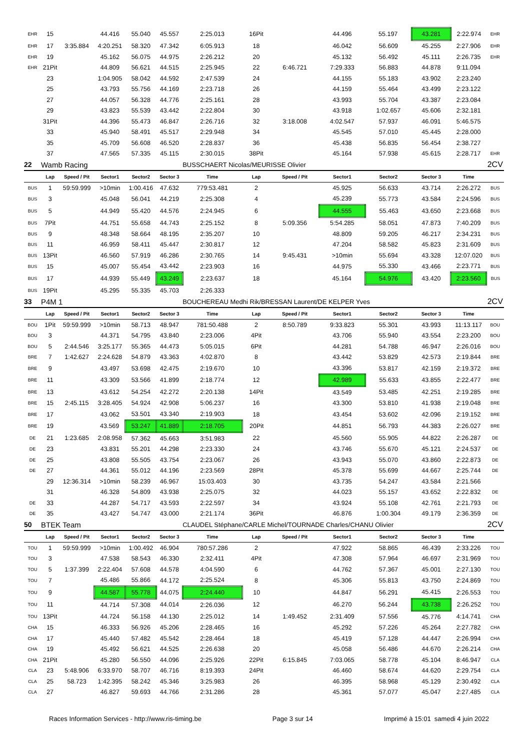| EHR | 15 | | 44.416 | 55.040 | 45.557 | 2:25.013 | 16Pit | | 44.496 | 55.197 | 43.281 | 2:22.974 | EHR |
| EHR | 17 | 3:35.884 | 4:20.251 | 58.320 | 47.342 | 6:05.913 | 18 | | 46.042 | 56.609 | 45.255 | 2:27.906 | EHR |
| EHR | 19 | | 45.162 | 56.075 | 44.975 | 2:26.212 | 20 | | 45.132 | 56.492 | 45.111 | 2:26.735 | EHR |
| EHR | 21Pit | | 44.809 | 56.621 | 44.515 | 2:25.945 | 22 | 6:46.721 | 7:29.333 | 56.883 | 44.878 | 9:11.094 | |
| | 23 | | 1:04.905 | 58.042 | 44.592 | 2:47.539 | 24 | | 44.155 | 55.183 | 43.902 | 2:23.240 | |
| | 25 | | 43.793 | 55.756 | 44.169 | 2:23.718 | 26 | | 44.159 | 55.464 | 43.499 | 2:23.122 | |
| | 27 | | 44.057 | 56.328 | 44.776 | 2:25.161 | 28 | | 43.993 | 55.704 | 43.387 | 2:23.084 | |
| | 29 | | 43.823 | 55.539 | 43.442 | 2:22.804 | 30 | | 43.918 | 1:02.657 | 45.606 | 2:32.181 | |
| | 31Pit | | 44.396 | 55.473 | 46.847 | 2:26.716 | 32 | 3:18.008 | 4:02.547 | 57.937 | 46.091 | 5:46.575 | |
| | 33 | | 45.940 | 58.491 | 45.517 | 2:29.948 | 34 | | 45.545 | 57.010 | 45.445 | 2:28.000 | |
| | 35 | | 45.709 | 56.608 | 46.520 | 2:28.837 | 36 | | 45.438 | 56.835 | 56.454 | 2:38.727 | |
| | 37 | | 47.565 | 57.335 | 45.115 | 2:30.015 | 38Pit | | 45.164 | 57.938 | 45.615 | 2:28.717 | EHR |
| 22 | Wamb Racing | | | | | BUSSCHAERT Nicolas/MEURISSE Olivier | | | | | | | 2CV |
| | Lap | Speed / Pit | Sector1 | Sector2 | Sector 3 | Time | Lap | Speed / Pit | Sector1 | Sector2 | Sector 3 | Time | |
| BUS | 1 | 59:59.999 | >10min | 1:00.416 | 47.632 | 779:53.481 | 2 | | 45.925 | 56.633 | 43.714 | 2:26.272 | BUS |
| BUS | 3 | | 45.048 | 56.041 | 44.219 | 2:25.308 | 4 | | 45.239 | 55.773 | 43.584 | 2:24.596 | BUS |
| BUS | 5 | | 44.949 | 55.420 | 44.576 | 2:24.945 | 6 | | 44.555 | 55.463 | 43.650 | 2:23.668 | BUS |
| BUS | 7Pit | | 44.751 | 55.658 | 44.743 | 2:25.152 | 8 | 5:09.356 | 5:54.285 | 58.051 | 47.873 | 7:40.209 | BUS |
| BUS | 9 | | 48.348 | 58.664 | 48.195 | 2:35.207 | 10 | | 48.809 | 59.205 | 46.217 | 2:34.231 | BUS |
| BUS | 11 | | 46.959 | 58.411 | 45.447 | 2:30.817 | 12 | | 47.204 | 58.582 | 45.823 | 2:31.609 | BUS |
| BUS | 13Pit | | 46.560 | 57.919 | 46.286 | 2:30.765 | 14 | 9:45.431 | >10min | 55.694 | 43.328 | 12:07.020 | BUS |
| BUS | 15 | | 45.007 | 55.454 | 43.442 | 2:23.903 | 16 | | 44.975 | 55.330 | 43.466 | 2:23.771 | BUS |
| BUS | 17 | | 44.939 | 55.449 | 43.249 | 2:23.637 | 18 | | 45.164 | 54.976 | 43.420 | 2:23.560 | BUS |
| BUS | 19Pit | | 45.295 | 55.335 | 45.703 | 2:26.333 | | | | | | | |
| 33 | P4M 1 | | | | | BOUCHEREAU Medhi Rik/BRESSAN Laurent/DE KELPER Yves | | | | | | | 2CV |
| | Lap | Speed / Pit | Sector1 | Sector2 | Sector 3 | Time | Lap | Speed / Pit | Sector1 | Sector2 | Sector 3 | Time | |
| BOU | 1Pit | 59:59.999 | >10min | 58.713 | 48.947 | 781:50.488 | 2 | 8:50.789 | 9:33.823 | 55.301 | 43.993 | 11:13.117 | BOU |
| BOU | 3 | | 44.371 | 54.795 | 43.840 | 2:23.006 | 4Pit | | 43.706 | 55.940 | 43.554 | 2:23.200 | BOU |
| BOU | 5 | 2:44.546 | 3:25.177 | 55.365 | 44.473 | 5:05.015 | 6Pit | | 44.281 | 54.788 | 46.947 | 2:26.016 | BOU |
| BRE | 7 | 1:42.627 | 2:24.628 | 54.879 | 43.363 | 4:02.870 | 8 | | 43.442 | 53.829 | 42.573 | 2:19.844 | BRE |
| BRE | 9 | | 43.497 | 53.698 | 42.475 | 2:19.670 | 10 | | 43.396 | 53.817 | 42.159 | 2:19.372 | BRE |
| BRE | 11 | | 43.309 | 53.566 | 41.899 | 2:18.774 | 12 | | 42.989 | 55.633 | 43.855 | 2:22.477 | BRE |
| BRE | 13 | | 43.612 | 54.254 | 42.272 | 2:20.138 | 14Pit | | 43.549 | 53.485 | 42.251 | 2:19.285 | BRE |
| BRE | 15 | 2:45.115 | 3:28.405 | 54.924 | 42.908 | 5:06.237 | 16 | | 43.300 | 53.810 | 41.938 | 2:19.048 | BRE |
| BRE | 17 | | 43.062 | 53.501 | 43.340 | 2:19.903 | 18 | | 43.454 | 53.602 | 42.096 | 2:19.152 | BRE |
| BRE | 19 | | 43.569 | 53.247 | 41.889 | 2:18.705 | 20Pit | | 44.851 | 56.793 | 44.383 | 2:26.027 | BRE |
| DE | 21 | 1:23.685 | 2:08.958 | 57.362 | 45.663 | 3:51.983 | 22 | | 45.560 | 55.905 | 44.822 | 2:26.287 | DE |
| DE | 23 | | 43.831 | 55.201 | 44.298 | 2:23.330 | 24 | | 43.746 | 55.670 | 45.121 | 2:24.537 | DE |
| DE | 25 | | 43.808 | 55.505 | 43.754 | 2:23.067 | 26 | | 43.943 | 55.070 | 43.860 | 2:22.873 | DE |
| DE | 27 | | 44.361 | 55.012 | 44.196 | 2:23.569 | 28Pit | | 45.378 | 55.699 | 44.667 | 2:25.744 | DE |
| | 29 | 12:36.314 | >10min | 58.239 | 46.967 | 15:03.403 | 30 | | 43.735 | 54.247 | 43.584 | 2:21.566 | |
| | 31 | | 46.328 | 54.809 | 43.938 | 2:25.075 | 32 | | 44.023 | 55.157 | 43.652 | 2:22.832 | DE |
| DE | 33 | | 44.287 | 54.717 | 43.593 | 2:22.597 | 34 | | 43.924 | 55.108 | 42.761 | 2:21.793 | DE |
| DE | 35 | | 43.427 | 54.747 | 43.000 | 2:21.174 | 36Pit | | 46.876 | 1:00.304 | 49.179 | 2:36.359 | DE |
| 50 | BTEK Team | | | | | CLAUDEL Stéphane/CARLE Michel/TOURNADE Charles/CHANU Olivier | | | | | | | 2CV |
| | Lap | Speed / Pit | Sector1 | Sector2 | Sector 3 | Time | Lap | Speed / Pit | Sector1 | Sector2 | Sector 3 | Time | |
| TOU | 1 | 59:59.999 | >10min | 1:00.492 | 46.904 | 780:57.286 | 2 | | 47.922 | 58.865 | 46.439 | 2:33.226 | TOU |
| TOU | 3 | | 47.538 | 58.543 | 46.330 | 2:32.411 | 4Pit | | 47.308 | 57.964 | 46.697 | 2:31.969 | TOU |
| TOU | 5 | 1:37.399 | 2:22.404 | 57.608 | 44.578 | 4:04.590 | 6 | | 44.762 | 57.367 | 45.001 | 2:27.130 | TOU |
| TOU | 7 | | 45.486 | 55.866 | 44.172 | 2:25.524 | 8 | | 45.306 | 55.813 | 43.750 | 2:24.869 | TOU |
| TOU | 9 | | 44.587 | 55.778 | 44.075 | 2:24.440 | 10 | | 44.847 | 56.291 | 45.415 | 2:26.553 | TOU |
| TOU | 11 | | 44.714 | 57.308 | 44.014 | 2:26.036 | 12 | | 46.270 | 56.244 | 43.738 | 2:26.252 | TOU |
| TOU | 13Pit | | 44.724 | 56.158 | 44.130 | 2:25.012 | 14 | 1:49.452 | 2:31.409 | 57.556 | 45.776 | 4:14.741 | CHA |
| CHA | 15 | | 46.333 | 56.926 | 45.206 | 2:28.465 | 16 | | 45.292 | 57.226 | 45.264 | 2:27.782 | CHA |
| CHA | 17 | | 45.440 | 57.482 | 45.542 | 2:28.464 | 18 | | 45.419 | 57.128 | 44.447 | 2:26.994 | CHA |
| CHA | 19 | | 45.492 | 56.621 | 44.525 | 2:26.638 | 20 | | 45.058 | 56.486 | 44.670 | 2:26.214 | CHA |
| CHA | 21Pit | | 45.280 | 56.550 | 44.096 | 2:25.926 | 22Pit | 6:15.845 | 7:03.065 | 58.778 | 45.104 | 8:46.947 | CLA |
| CLA | 23 | 5:48.906 | 6:33.970 | 58.707 | 46.716 | 8:19.393 | 24Pit | | 46.460 | 58.674 | 44.620 | 2:29.754 | CLA |
| CLA | 25 | 58.723 | 1:42.395 | 58.242 | 45.346 | 3:25.983 | 26 | | 46.395 | 58.968 | 45.129 | 2:30.492 | CLA |
| CLA | 27 | | 46.827 | 59.693 | 44.766 | 2:31.286 | 28 | | 45.361 | 57.077 | 45.047 | 2:27.485 | CLA |
Races Information Services - http://www.ris-timing.be Page 3 sur 14 Imprimé à 15:01 samedi 4 juin 2022